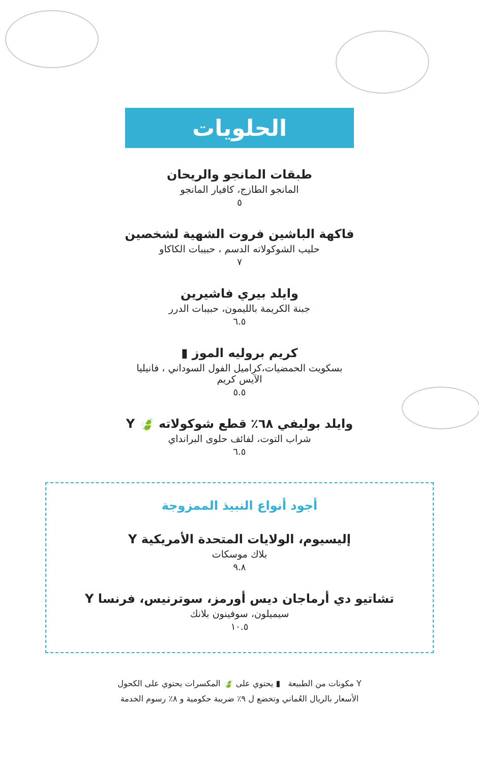الحلويات
طبقات المانجو والريحان
المانجو الطازج، كافيار المانجو
٥
فاكهة الباشين فروت الشهية لشخصين
حليب الشوكولاته الدسم ، حبيبات الكاكاو
٧
وايلد بيري فاشيرين
جبنة الكريمة بالليمون، حبيبات الدرر
٦.٥
كريم بروليه الموز ▮
بسكويت الحمضيات،كراميل الفول السوداني ، فانيليا
الآيس كريم
٥.٥
وايلد بوليفي ٦٨٪ قطع شوكولاته 🍃 Y
شراب التوت، لفائف حلوى البرانداي
٦.٥
أجود أنواع النبيذ الممزوجة
إليسيوم، الولايات المتحدة الأمريكية Y
بلاك موسكات
٩.٨
تشاتيو دي أرماجان ديس أورمز، سوترنيس، فرنسا Y
سيميلون، سوفينون بلانك
١٠.٥
Y مكونات من الطبيعة ▮ يحتوي على 🍃 المكسرات يحتوي على الكحول
الأسعار بالريال العُماني وتخضع ل ٩٪ ضريبة حكومية و ٨٪ رسوم الخدمة